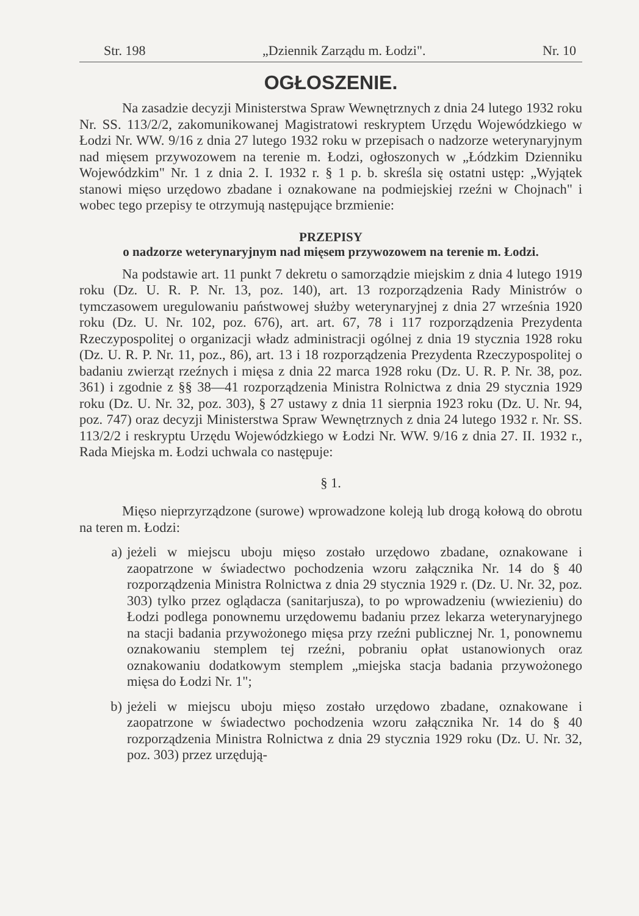Str. 198 „Dziennik Zarządu m. Łodzi". Nr. 10
OGŁOSZENIE.
Na zasadzie decyzji Ministerstwa Spraw Wewnętrznych z dnia 24 lutego 1932 roku Nr. SS. 113/2/2, zakomunikowanej Magistratowi reskryptem Urzędu Wojewódzkiego w Łodzi Nr. WW. 9/16 z dnia 27 lutego 1932 roku w przepisach o nadzorze weterynaryjnym nad mięsem przywozowem na terenie m. Łodzi, ogłoszonych w „Łódzkim Dzienniku Wojewódzkim" Nr. 1 z dnia 2. I. 1932 r. § 1 p. b. skreśla się ostatni ustęp: „Wyjątek stanowi mięso urzędowo zbadane i oznakowane na podmiejskiej rzeźni w Chojnach" i wobec tego przepisy te otrzymują następujące brzmienie:
PRZEPISY
o nadzorze weterynaryjnym nad mięsem przywozowem na terenie m. Łodzi.
Na podstawie art. 11 punkt 7 dekretu o samorządzie miejskim z dnia 4 lutego 1919 roku (Dz. U. R. P. Nr. 13, poz. 140), art. 13 rozporządzenia Rady Ministrów o tymczasowem uregulowaniu państwowej służby weterynaryjnej z dnia 27 września 1920 roku (Dz. U. Nr. 102, poz. 676), art. art. 67, 78 i 117 rozporządzenia Prezydenta Rzeczypospolitej o organizacji władz administracji ogólnej z dnia 19 stycznia 1928 roku (Dz. U. R. P. Nr. 11, poz., 86), art. 13 i 18 rozporządzenia Prezydenta Rzeczypospolitej o badaniu zwierząt rzeźnych i mięsa z dnia 22 marca 1928 roku (Dz. U. R. P. Nr. 38, poz. 361) i zgodnie z §§ 38—41 rozporządzenia Ministra Rolnictwa z dnia 29 stycznia 1929 roku (Dz. U. Nr. 32, poz. 303), § 27 ustawy z dnia 11 sierpnia 1923 roku (Dz. U. Nr. 94, poz. 747) oraz decyzji Ministerstwa Spraw Wewnętrznych z dnia 24 lutego 1932 r. Nr. SS. 113/2/2 i reskryptu Urzędu Wojewódzkiego w Łodzi Nr. WW. 9/16 z dnia 27. II. 1932 r., Rada Miejska m. Łodzi uchwala co następuje:
§ 1.
Mięso nieprzyrządzone (surowe) wprowadzone koleją lub drogą kołową do obrotu na teren m. Łodzi:
a) jeżeli w miejscu uboju mięso zostało urzędowo zbadane, oznakowane i zaopatrzone w świadectwo pochodzenia wzoru załącznika Nr. 14 do § 40 rozporządzenia Ministra Rolnictwa z dnia 29 stycznia 1929 r. (Dz. U. Nr. 32, poz. 303) tylko przez oglądacza (sanitarjusza), to po wprowadzeniu (wwiezieniu) do Łodzi podlega ponownemu urzędowemu badaniu przez lekarza weterynaryjnego na stacji badania przywożonego mięsa przy rzeźni publicznej Nr. 1, ponownemu oznakowaniu stemplem tej rzeźni, pobraniu opłat ustanowionych oraz oznakowaniu dodatkowym stemplem „miejska stacja badania przywożonego mięsa do Łodzi Nr. 1";
b) jeżeli w miejscu uboju mięso zostało urzędowo zbadane, oznakowane i zaopatrzone w świadectwo pochodzenia wzoru załącznika Nr. 14 do § 40 rozporządzenia Ministra Rolnictwa z dnia 29 stycznia 1929 roku (Dz. U. Nr. 32, poz. 303) przez urzędują-